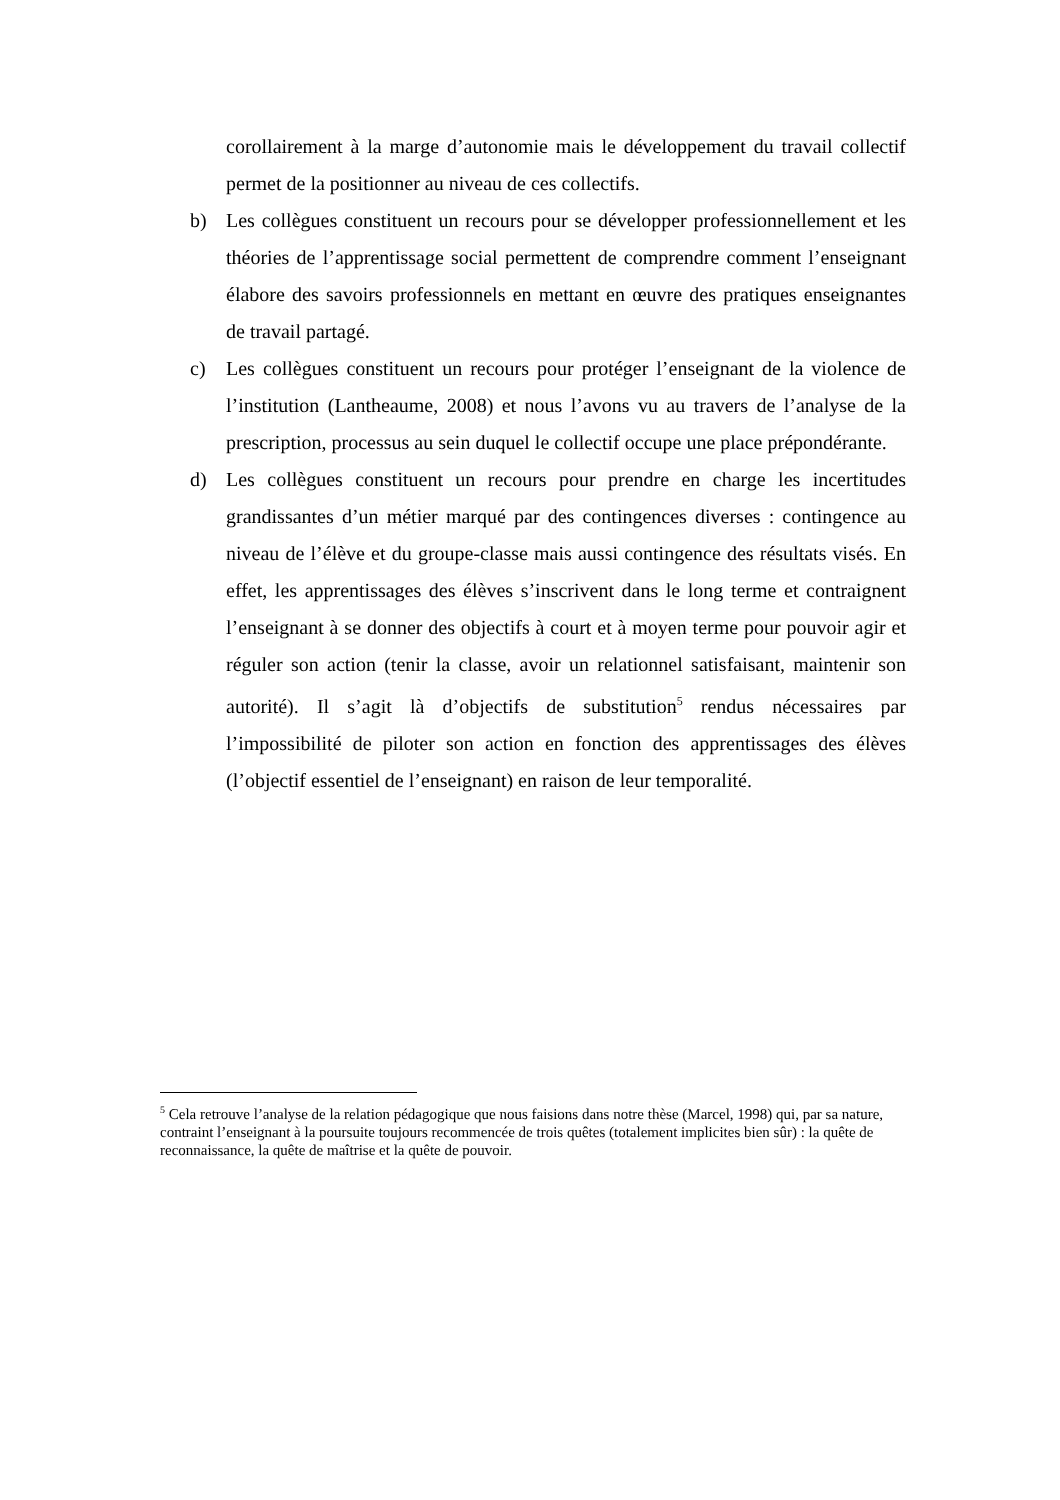corollairement à la marge d’autonomie mais le développement du travail collectif permet de la positionner au niveau de ces collectifs.
b) Les collègues constituent un recours pour se développer professionnellement et les théories de l’apprentissage social permettent de comprendre comment l’enseignant élabore des savoirs professionnels en mettant en œuvre des pratiques enseignantes de travail partagé.
c) Les collègues constituent un recours pour protéger l’enseignant de la violence de l’institution (Lantheaume, 2008) et nous l’avons vu au travers de l’analyse de la prescription, processus au sein duquel le collectif occupe une place prépondérante.
d) Les collègues constituent un recours pour prendre en charge les incertitudes grandissantes d’un métier marqué par des contingences diverses : contingence au niveau de l’élève et du groupe-classe mais aussi contingence des résultats visés. En effet, les apprentissages des élèves s’inscrivent dans le long terme et contraignent l’enseignant à se donner des objectifs à court et à moyen terme pour pouvoir agir et réguler son action (tenir la classe, avoir un relationnel satisfaisant, maintenir son autorité). Il s’agit là d’objectifs de substitution<sup>5</sup> rendus nécessaires par l’impossibilité de piloter son action en fonction des apprentissages des élèves (l’objectif essentiel de l’enseignant) en raison de leur temporalité.
<sup>5</sup> Cela retrouve l’analyse de la relation pédagogique que nous faisions dans notre thèse (Marcel, 1998) qui, par sa nature, contraint l’enseignant à la poursuite toujours recommencée de trois quêtes (totalement implicites bien sûr) : la quête de reconnaissance, la quête de maîtrise et la quête de pouvoir.